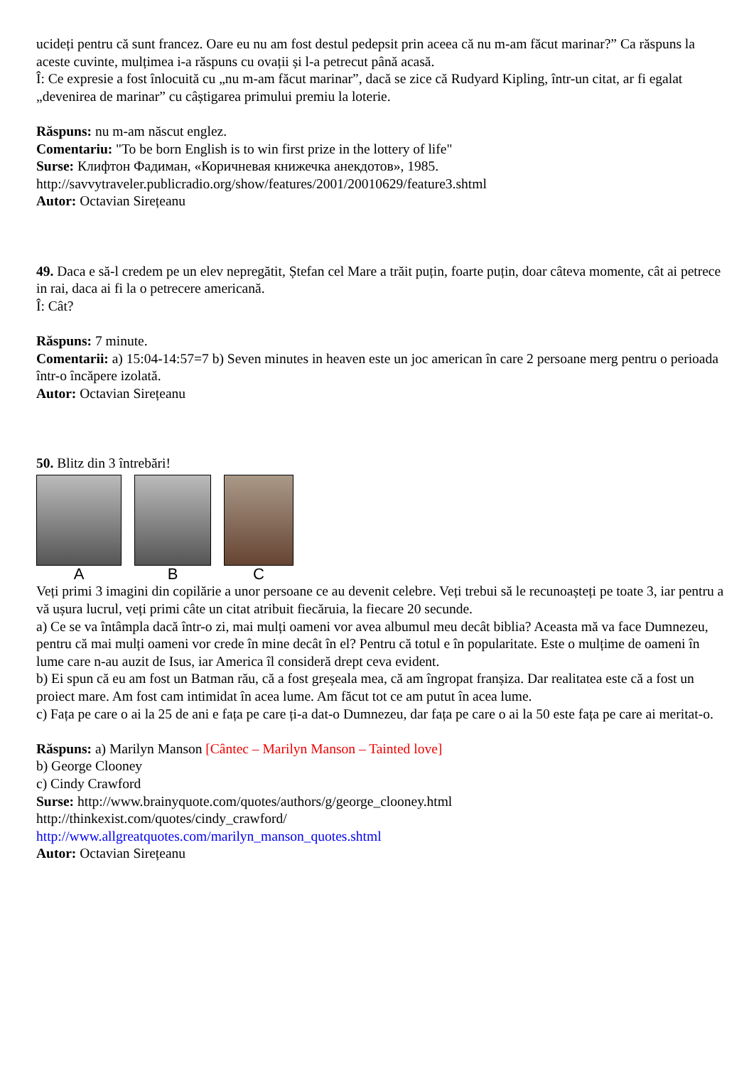ucideți pentru că sunt francez. Oare eu nu am fost destul pedepsit prin aceea că nu m-am făcut marinar?” Ca răspuns la aceste cuvinte, mulțimea i-a răspuns cu ovații și l-a petrecut până acasă.
Î: Ce expresie a fost înlocuită cu „nu m-am făcut marinar”, dacă se zice că Rudyard Kipling, într-un citat, ar fi egalat „devenirea de marinar” cu câștigarea primului premiu la loterie.
Răspuns: nu m-am născut englez.
Comentariu: "To be born English is to win first prize in the lottery of life"
Surse: Клифтон Фадиман, «Коричневая книжечка анекдотов», 1985.
http://savvytraveler.publicradio.org/show/features/2001/20010629/feature3.shtml
Autor: Octavian Sirețeanu
49. Daca e să-l credem pe un elev nepregătit, Ștefan cel Mare a trăit puțin, foarte puțin, doar câteva momente, cât ai petrece in rai, daca ai fi la o petrecere americană.
Î: Cât?
Răspuns: 7 minute.
Comentarii: a) 15:04-14:57=7 b) Seven minutes in heaven este un joc american în care 2 persoane merg pentru o perioada într-o încăpere izolată.
Autor: Octavian Sirețeanu
50. Blitz din 3 întrebări!
A B C
Veți primi 3 imagini din copilărie a unor persoane ce au devenit celebre. Veți trebui să le recunoașteți pe toate 3, iar pentru a vă ușura lucrul, veți primi câte un citat atribuit fiecăruia, la fiecare 20 secunde.
a) Ce se va întâmpla dacă într-o zi, mai mulți oameni vor avea albumul meu decât biblia? Aceasta mă va face Dumnezeu, pentru că mai mulți oameni vor crede în mine decât în el? Pentru că totul e în popularitate. Este o mulțime de oameni în lume care n-au auzit de Isus, iar America îl consideră drept ceva evident.
b) Ei spun că eu am fost un Batman rău, că a fost greșeala mea, că am îngropat franșiza. Dar realitatea este că a fost un proiect mare. Am fost cam intimidat în acea lume. Am făcut tot ce am putut în acea lume.
c) Fața pe care o ai la 25 de ani e fața pe care ți-a dat-o Dumnezeu, dar fața pe care o ai la 50 este fața pe care ai meritat-o.
Răspuns: a) Marilyn Manson [Cântec – Marilyn Manson – Tainted love]
b) George Clooney
c) Cindy Crawford
Surse: http://www.brainyquote.com/quotes/authors/g/george_clooney.html
http://thinkexist.com/quotes/cindy_crawford/
http://www.allgreatquotes.com/marilyn_manson_quotes.shtml
Autor: Octavian Sirețeanu